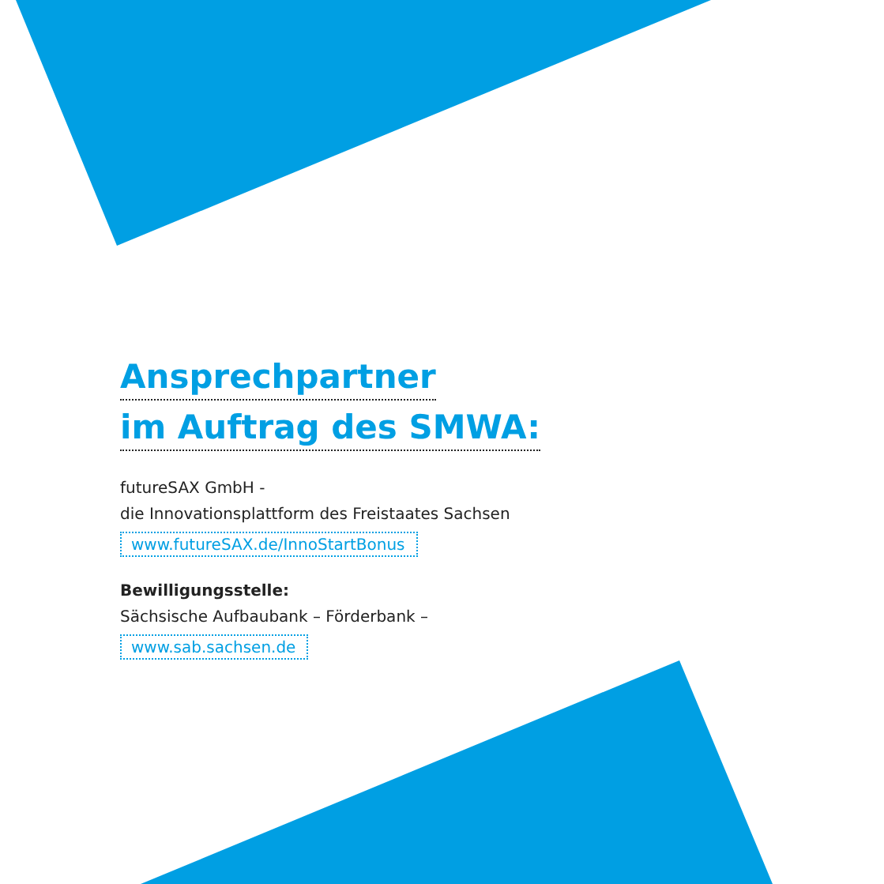Ansprechpartner
im Auftrag des SMWA:
futureSAX GmbH -
die Innovationsplattform des Freistaates Sachsen
www.futureSAX.de/InnoStartBonus
Bewilligungsstelle:
Sächsische Aufbaubank – Förderbank –
www.sab.sachsen.de